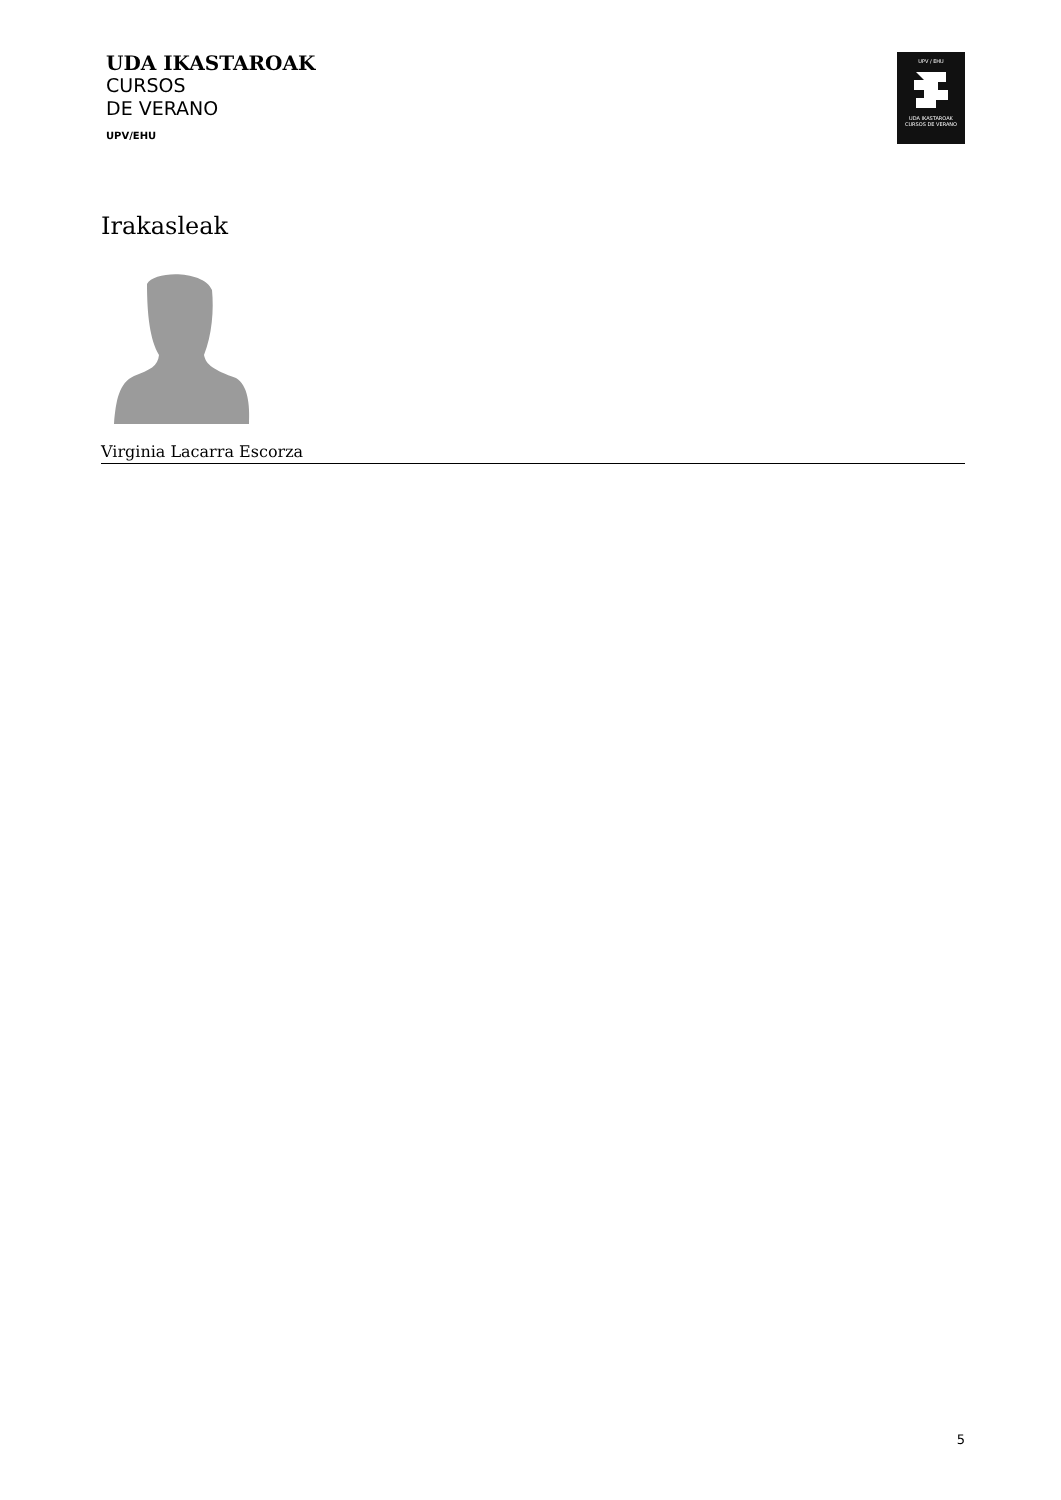UDA IKASTAROAK
CURSOS
DE VERANO
UPV/EHU
UPV / EHU
UDA IKASTAROAK
CURSOS DE VERANO
Irakasleak
Virginia Lacarra Escorza
5